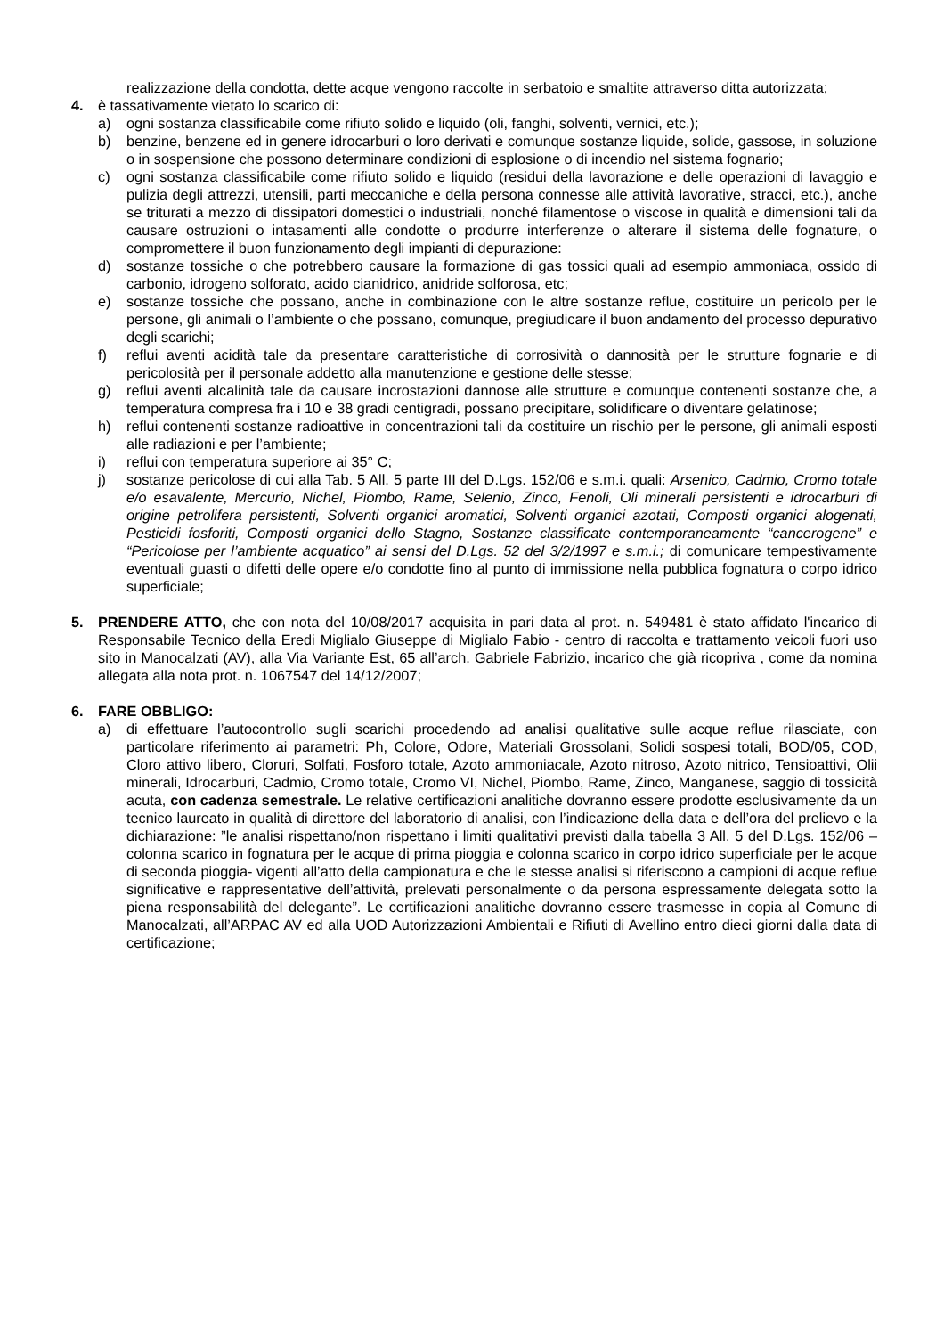realizzazione della condotta, dette acque vengono raccolte in serbatoio e smaltite attraverso ditta autorizzata;
4. è tassativamente vietato lo scarico di:
a) ogni sostanza classificabile come rifiuto solido e liquido (oli, fanghi, solventi, vernici, etc.);
b) benzine, benzene ed in genere idrocarburi o loro derivati e comunque sostanze liquide, solide, gassose, in soluzione o in sospensione che possono determinare condizioni di esplosione o di incendio nel sistema fognario;
c) ogni sostanza classificabile come rifiuto solido e liquido (residui della lavorazione e delle operazioni di lavaggio e pulizia degli attrezzi, utensili, parti meccaniche e della persona connesse alle attività lavorative, stracci, etc.), anche se triturati a mezzo di dissipatori domestici o industriali, nonché filamentose o viscose in qualità e dimensioni tali da causare ostruzioni o intasamenti alle condotte o produrre interferenze o alterare il sistema delle fognature, o compromettere il buon funzionamento degli impianti di depurazione:
d) sostanze tossiche o che potrebbero causare la formazione di gas tossici quali ad esempio ammoniaca, ossido di carbonio, idrogeno solforato, acido cianidrico, anidride solforosa, etc;
e) sostanze tossiche che possano, anche in combinazione con le altre sostanze reflue, costituire un pericolo per le persone, gli animali o l’ambiente o che possano, comunque, pregiudicare il buon andamento del processo depurativo degli scarichi;
f) reflui aventi acidità tale da presentare caratteristiche di corrosività o dannosità per le strutture fognarie e di pericolosità per il personale addetto alla manutenzione e gestione delle stesse;
g) reflui aventi alcalinità tale da causare incrostazioni dannose alle strutture e comunque contenenti sostanze che, a temperatura compresa fra i 10 e 38 gradi centigradi, possano precipitare, solidificare o diventare gelatinose;
h) reflui contenenti sostanze radioattive in concentrazioni tali da costituire un rischio per le persone, gli animali esposti alle radiazioni e per l’ambiente;
i) reflui con temperatura superiore ai 35° C;
j) sostanze pericolose di cui alla Tab. 5 All. 5 parte III del D.Lgs. 152/06 e s.m.i. quali: Arsenico, Cadmio, Cromo totale e/o esavalente, Mercurio, Nichel, Piombo, Rame, Selenio, Zinco, Fenoli, Oli minerali persistenti e idrocarburi di origine petrolifera persistenti, Solventi organici aromatici, Solventi organici azotati, Composti organici alogenati, Pesticidi fosforiti, Composti organici dello Stagno, Sostanze classificate contemporaneamente “cancerogene” e “Pericolose per l’ambiente acquatico” ai sensi del D.Lgs. 52 del 3/2/1997 e s.m.i.; di comunicare tempestivamente eventuali guasti o difetti delle opere e/o condotte fino al punto di immissione nella pubblica fognatura o corpo idrico superficiale;
5. PRENDERE ATTO, che con nota del 10/08/2017 acquisita in pari data al prot. n. 549481 è stato affidato l'incarico di Responsabile Tecnico della Eredi Miglialo Giuseppe di Miglialo Fabio - centro di raccolta e trattamento veicoli fuori uso sito in Manocalzati (AV), alla Via Variante Est, 65 all’arch. Gabriele Fabrizio, incarico che già ricopriva , come da nomina allegata alla nota prot. n. 1067547 del 14/12/2007;
6. FARE OBBLIGO:
a) di effettuare l’autocontrollo sugli scarichi procedendo ad analisi qualitative sulle acque reflue rilasciate, con particolare riferimento ai parametri: Ph, Colore, Odore, Materiali Grossolani, Solidi sospesi totali, BOD/05, COD, Cloro attivo libero, Cloruri, Solfati, Fosforo totale, Azoto ammoniacale, Azoto nitroso, Azoto nitrico, Tensioattivi, Olii minerali, Idrocarburi, Cadmio, Cromo totale, Cromo VI, Nichel, Piombo, Rame, Zinco, Manganese, saggio di tossicità acuta, con cadenza semestrale. Le relative certificazioni analitiche dovranno essere prodotte esclusivamente da un tecnico laureato in qualità di direttore del laboratorio di analisi, con l’indicazione della data e dell’ora del prelievo e la dichiarazione: ”le analisi rispettano/non rispettano i limiti qualitativi previsti dalla tabella 3 All. 5 del D.Lgs. 152/06 – colonna scarico in fognatura per le acque di prima pioggia e colonna scarico in corpo idrico superficiale per le acque di seconda pioggia- vigenti all’atto della campionatura e che le stesse analisi si riferiscono a campioni di acque reflue significative e rappresentative dell’attività, prelevati personalmente o da persona espressamente delegata sotto la piena responsabilità del delegante”. Le certificazioni analitiche dovranno essere trasmesse in copia al Comune di Manocalzati, all’ARPAC AV ed alla UOD Autorizzazioni Ambientali e Rifiuti di Avellino entro dieci giorni dalla data di certificazione;